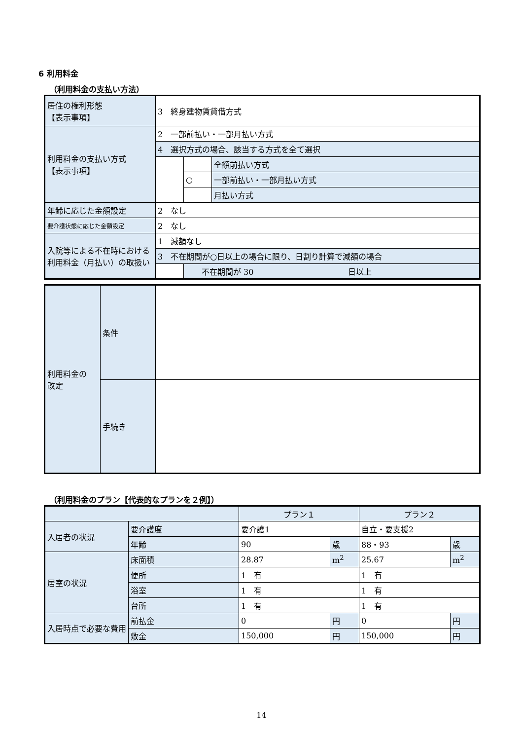6 利用料金
（利用料金の支払い方法）
| 居住の権利形態 【表示事項】 | 3 終身建物賃貸借方式 | | |
| 利用料金の支払い方式 【表示事項】 | 2 一部前払い・一部月払い方式 | | |
| | 4 選択方式の場合、該当する方式を全て選択 | | |
| | | | 全額前払い方式 |
| | | ○ | 一部前払い・一部月払い方式 |
| | | | 月払い方式 |
| 年齢に応じた金額設定 | 2 なし | | |
| 要介護状態に応じた金額設定 | 2 なし | | |
| 入院等による不在時における利用料金（月払い）の取扱い | 1 減額なし | | |
| | 3 不在期間が○日以上の場合に限り、日割り計算で減額の場合 | | |
| | | 不在期間が 30 日以上 | |
| 利用料金の 改定 | 条件 | |
| | 手続き | |
（利用料金のプラン【代表的なプランを２例】）
| | | プラン１ | | プラン２ | |
| 入居者の状況 | 要介護度 | 要介護1 | | 自立・要支援2 | |
| | 年齢 | 90 | 歳 | 88・93 | 歳 |
| 居室の状況 | 床面積 | 28.87 | m<sup>2</sup> | 25.67 | m<sup>2</sup> |
| | 便所 | 1 有 | | 1 有 | |
| | 浴室 | 1 有 | | 1 有 | |
| | 台所 | 1 有 | | 1 有 | |
| 入居時点で必要な費用 | 前払金 | 0 | 円 | 0 | 円 |
| | 敷金 | 150,000 | 円 | 150,000 | 円 |
14